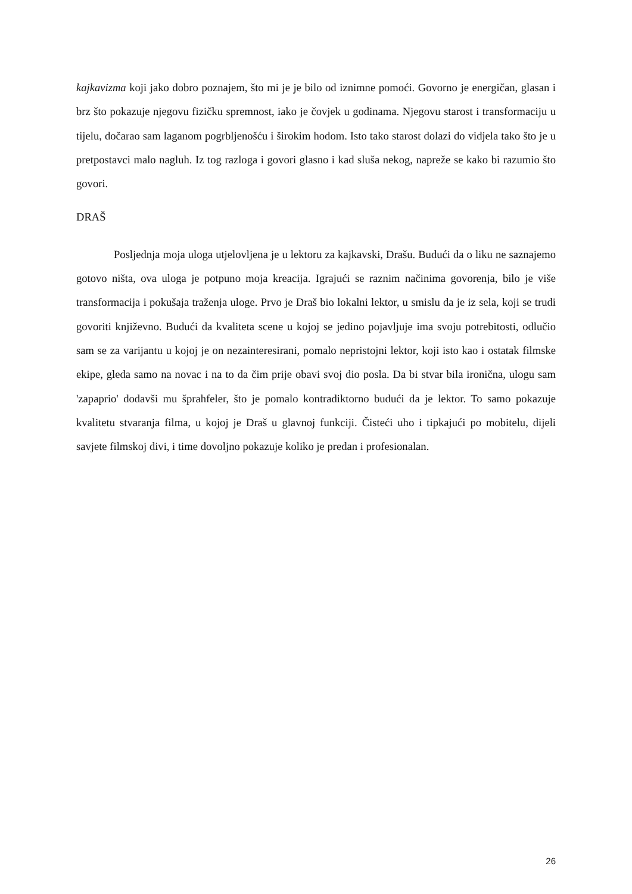kajkavizma koji jako dobro poznajem, što mi je je bilo od iznimne pomoći. Govorno je energičan, glasan i brz što pokazuje njegovu fizičku spremnost, iako je čovjek u godinama. Njegovu starost i transformaciju u tijelu, dočarao sam laganom pogrbljenošću i širokim hodom. Isto tako starost dolazi do vidjela tako što je u pretpostavci malo nagluh. Iz tog razloga i govori glasno i kad sluša nekog, napreže se kako bi razumio što govori.
DRAŠ
Posljednja moja uloga utjelovljena je u lektoru za kajkavski, Drašu. Budući da o liku ne saznajemo gotovo ništa, ova uloga je potpuno moja kreacija. Igrajući se raznim načinima govorenja, bilo je više transformacija i pokušaja traženja uloge. Prvo je Draš bio lokalni lektor, u smislu da je iz sela, koji se trudi govoriti književno. Budući da kvaliteta scene u kojoj se jedino pojavljuje ima svoju potrebitosti, odlučio sam se za varijantu u kojoj je on nezainteresirani, pomalo nepristojni lektor, koji isto kao i ostatak filmske ekipe, gleda samo na novac i na to da čim prije obavi svoj dio posla. Da bi stvar bila ironična, ulogu sam 'zapaprio' dodavši mu šprahfeler, što je pomalo kontradiktorno budući da je lektor. To samo pokazuje kvalitetu stvaranja filma, u kojoj je Draš u glavnoj funkciji. Čisteći uho i tipkajući po mobitelu, dijeli savjete filmskoj divi, i time dovoljno pokazuje koliko je predan i profesionalan.
26